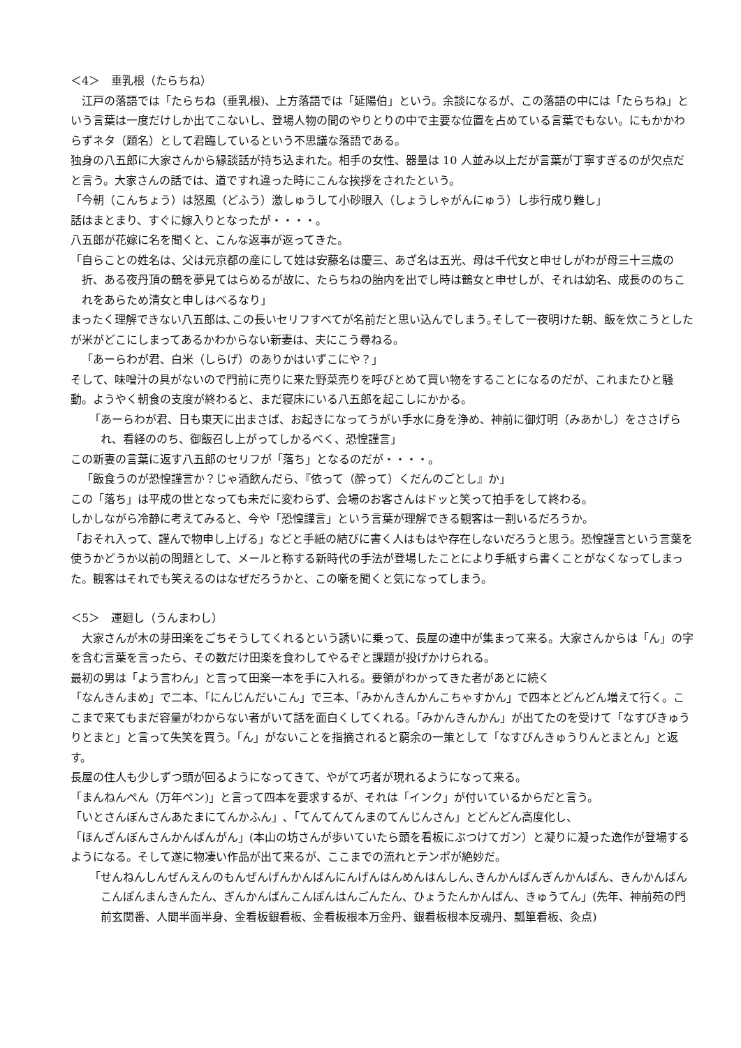＜4＞　垂乳根（たらちね）
江戸の落語では「たらちね（垂乳根)、上方落語では「延陽伯」という。余談になるが、この落語の中には「たらちね」という言葉は一度だけしか出てこないし、登場人物の間のやりとりの中で主要な位置を占めている言葉でもない。にもかかわらずネタ（題名）として君臨しているという不思議な落語である。
独身の八五郎に大家さんから縁談話が持ち込まれた。相手の女性、器量は 10 人並み以上だが言葉が丁寧すぎるのが欠点だと言う。大家さんの話では、道ですれ違った時にこんな挨拶をされたという。
「今朝（こんちょう）は怒風（どふう）激しゅうして小砂眼入（しょうしゃがんにゅう）し歩行成り難し」
話はまとまり、すぐに嫁入りとなったが・・・・。
八五郎が花嫁に名を聞くと、こんな返事が返ってきた。
「自らことの姓名は、父は元京都の産にして姓は安藤名は慶三、あざ名は五光、母は千代女と申せしがわが母三十三歳の折、ある夜丹頂の鶴を夢見てはらめるが故に、たらちねの胎内を出でし時は鶴女と申せしが、それは幼名、成長ののちこれをあらため清女と申しはべるなり」
まったく理解できない八五郎は､この長いセリフすべてが名前だと思い込んでしまう｡そして一夜明けた朝、飯を炊こうとしたが米がどこにしまってあるかわからない新妻は、夫にこう尋ねる。
「あーらわが君、白米（しらげ）のありかはいずこにや？」
そして、味噌汁の具がないので門前に売りに来た野菜売りを呼びとめて買い物をすることになるのだが、これまたひと騒動。ようやく朝食の支度が終わると、まだ寝床にいる八五郎を起こしにかかる。
「あーらわが君、日も東天に出まさば、お起きになってうがい手水に身を浄め、神前に御灯明（みあかし）をささげられ、看経ののち、御飯召し上がってしかるべく、恐惶謹言」
この新妻の言葉に返す八五郎のセリフが「落ち」となるのだが・・・・。
「飯食うのが恐惶謹言か？じゃ酒飲んだら､『依って（酔って）くだんのごとし』か」
この「落ち」は平成の世となっても未だに変わらず、会場のお客さんはドッと笑って拍手をして終わる。
しかしながら冷静に考えてみると、今や「恐惶謹言」という言葉が理解できる観客は一割いるだろうか。
「おそれ入って、謹んで物申し上げる」などと手紙の結びに書く人はもはや存在しないだろうと思う。恐惶謹言という言葉を使うかどうか以前の問題として、メールと称する新時代の手法が登場したことにより手紙すら書くことがなくなってしまった。観客はそれでも笑えるのはなぜだろうかと、この噺を聞くと気になってしまう。
＜5＞　運廻し（うんまわし）
大家さんが木の芽田楽をごちそうしてくれるという誘いに乗って、長屋の連中が集まって来る。大家さんからは「ん」の字を含む言葉を言ったら、その数だけ田楽を食わしてやるぞと課題が投げかけられる。
最初の男は「よう言わん」と言って田楽一本を手に入れる。要領がわかってきた者があとに続く
「なんきんまめ」で二本、「にんじんだいこん」で三本、「みかんきんかんこちゃすかん」で四本とどんどん増えて行く。ここまで来てもまだ容量がわからない者がいて話を面白くしてくれる。「みかんきんかん」が出てたのを受けて「なすびきゅうりとまと」と言って失笑を買う。「ん」がないことを指摘されると窮余の一策として「なすびんきゅうりんとまとん」と返す。
長屋の住人も少しずつ頭が回るようになってきて、やがて巧者が現れるようになって来る。
「まんねんぺん（万年ペン)」と言って四本を要求するが、それは「インク」が付いているからだと言う。
「いとさんぼんさんあたまにてんかふん」､「てんてんてんまのてんじんさん」とどんどん高度化し、
「ほんざんぼんさんかんばんがん」(本山の坊さんが歩いていたら頭を看板にぶつけてガン）と凝りに凝った逸作が登場するようになる。そして遂に物凄い作品が出て来るが、ここまでの流れとテンポが絶妙だ。
「せんねんしんぜんえんのもんぜんげんかんばんにんげんはんめんはんしん､きんかんばんぎんかんばん、きんかんばんこんぽんまんきんたん、ぎんかんばんこんぽんはんごんたん、ひょうたんかんばん、きゅうてん」(先年、神前苑の門前玄関番、人間半面半身、金看板銀看板、金看板根本万金丹、銀看板根本反魂丹、瓢箪看板、灸点)